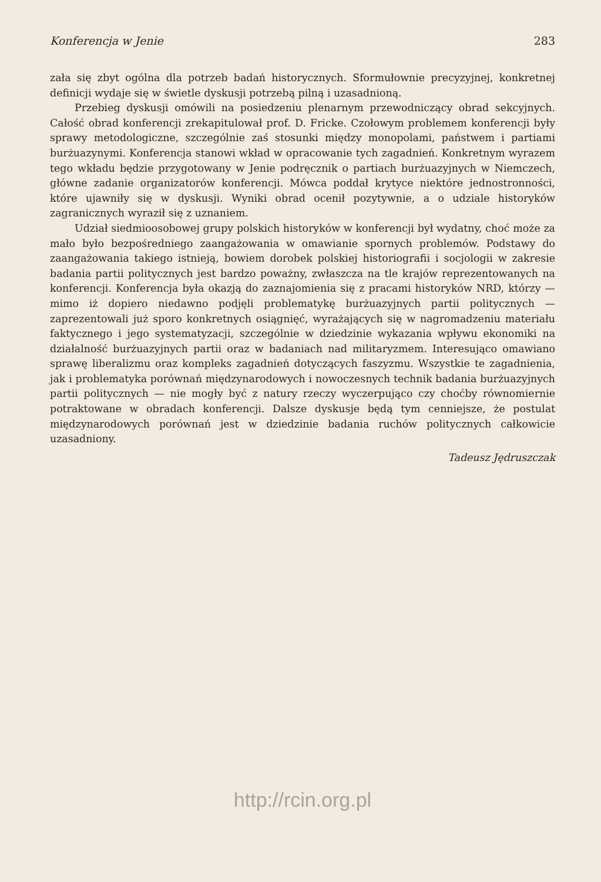Konferencja w Jenie 283
zała się zbyt ogólna dla potrzeb badań historycznych. Sformułownie precyzyjnej, konkretnej definicji wydaje się w świetle dyskusji potrzebą pilną i uzasadnioną.
Przebieg dyskusji omówili na posiedzeniu plenarnym przewodniczący obrad sekcyjnych. Całość obrad konferencji zrekapitulował prof. D. Fricke. Czołowym problemem konferencji były sprawy metodologiczne, szczególnie zaś stosunki między monopolami, państwem i partiami burżuazynymi. Konferencja stanowi wkład w opracowanie tych zagadnień. Konkretnym wyrazem tego wkładu będzie przygotowany w Jenie podręcznik o partiach burżuazyjnych w Niemczech, główne zadanie organizatorów konferencji. Mówca poddał krytyce niektóre jednostronności, które ujawniły się w dyskusji. Wyniki obrad ocenił pozytywnie, a o udziale historyków zagranicznych wyraził się z uznaniem.
Udział siedmioosobowej grupy polskich historyków w konferencji był wydatny, choć może za mało było bezpośredniego zaangażowania w omawianie spornych problemów. Podstawy do zaangażowania takiego istnieją, bowiem dorobek polskiej historiografii i socjologii w zakresie badania partii politycznych jest bardzo poważny, zwłaszcza na tle krajów reprezentowanych na konferencji. Konferencja była okazją do zaznajomienia się z pracami historyków NRD, którzy — mimo iż dopiero niedawno podjęli problematykę burżuazyjnych partii politycznych — zaprezentowali już sporo konkretnych osiągnięć, wyrażających się w nagromadzeniu materiału faktycznego i jego systematyzacji, szczególnie w dziedzinie wykazania wpływu ekonomiki na działalność burżuazyjnych partii oraz w badaniach nad militaryzmem. Interesująco omawiano sprawę liberalizmu oraz kompleks zagadnień dotyczących faszyzmu. Wszystkie te zagadnienia, jak i problematyka porównań międzynarodowych i nowoczesnych technik badania burżuazyjnych partii politycznych — nie mogły być z natury rzeczy wyczerpująco czy choćby równomiernie potraktowane w obradach konferencji. Dalsze dyskusje będą tym cenniejsze, że postulat międzynarodowych porównań jest w dziedzinie badania ruchów politycznych całkowicie uzasadniony.
Tadeusz Jędruszczak
http://rcin.org.pl